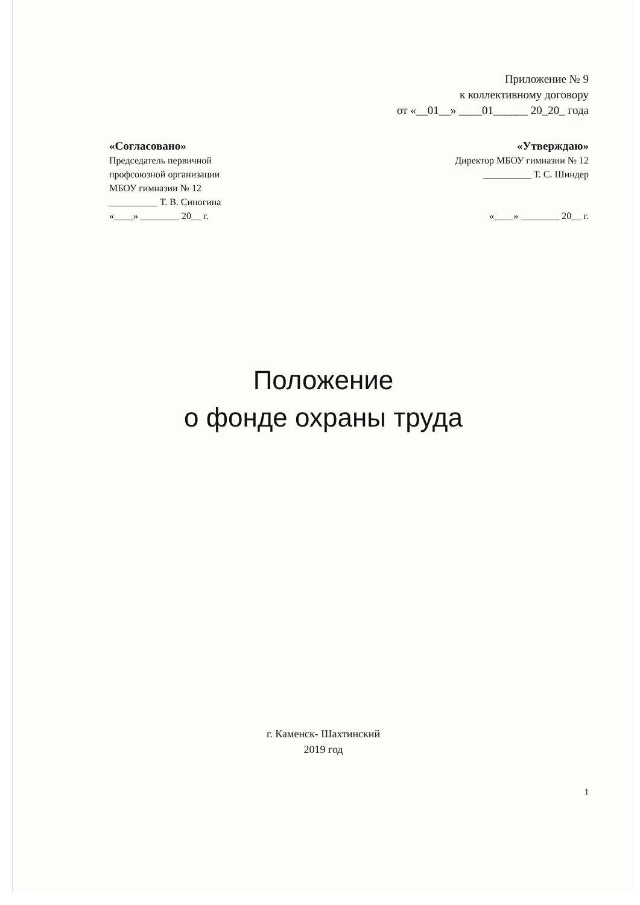Приложение № 9
к коллективному договору
от «__01__» ____01______ 20_20_ года
«Согласовано»
Председатель первичной
профсоюзной организации
МБОУ гимназии № 12
__________ Т. В. Синогина
«____» ________ 20__ г.
«Утверждаю»
Директор МБОУ гимназии № 12
__________ Т. С. Шиндер
«____» ________ 20__ г.
Положение
о фонде охраны труда
г. Каменск- Шахтинский
2019 год
1